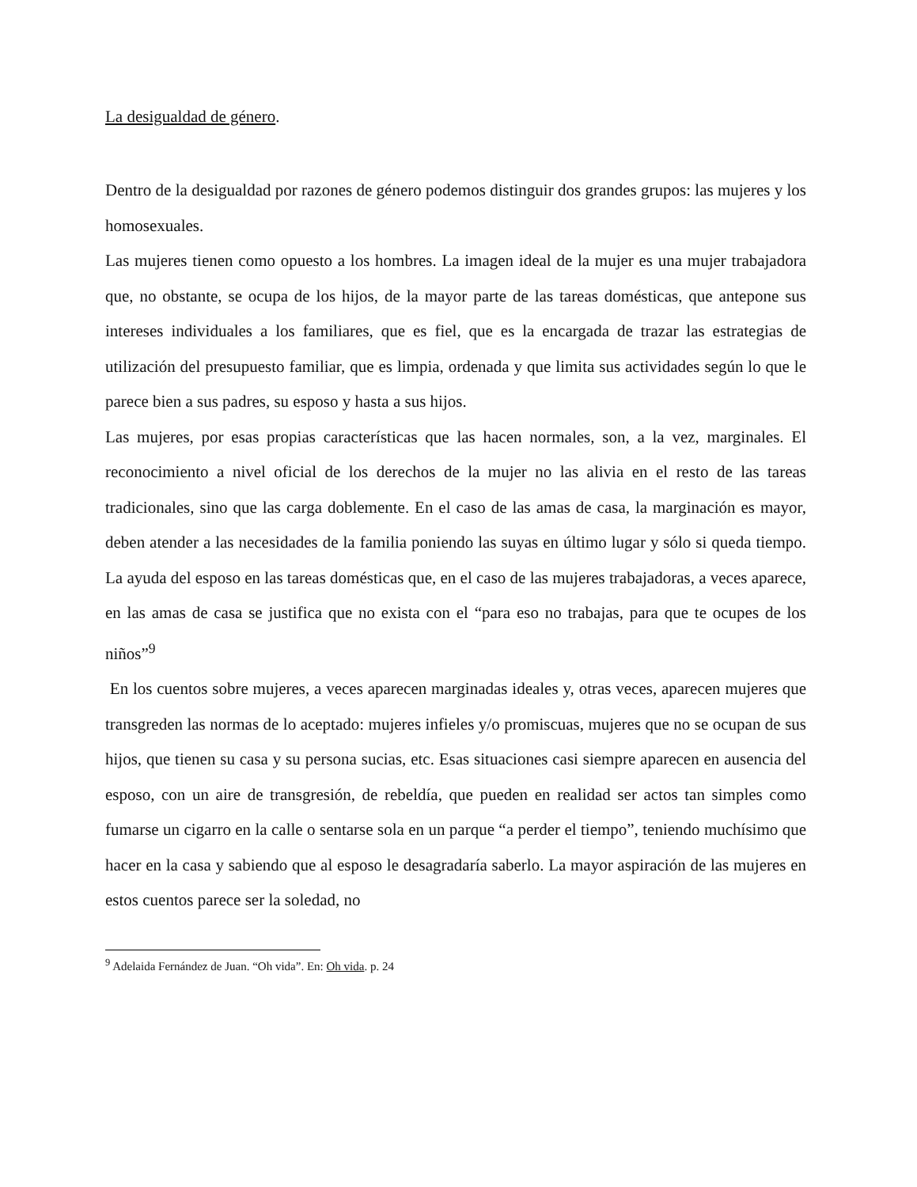La desigualdad de género.
Dentro de la desigualdad por razones de género podemos distinguir dos grandes grupos: las mujeres y los homosexuales.
Las mujeres tienen como opuesto a los hombres. La imagen ideal de la mujer es una mujer trabajadora que, no obstante, se ocupa de los hijos, de la mayor parte de las tareas domésticas, que antepone sus intereses individuales a los familiares, que es fiel, que es la encargada de trazar las estrategias de utilización del presupuesto familiar, que es limpia, ordenada y que limita sus actividades según lo que le parece bien a sus padres, su esposo y hasta a sus hijos.
Las mujeres, por esas propias características que las hacen normales, son, a la vez, marginales. El reconocimiento a nivel oficial de los derechos de la mujer no las alivia en el resto de las tareas tradicionales, sino que las carga doblemente. En el caso de las amas de casa, la marginación es mayor, deben atender a las necesidades de la familia poniendo las suyas en último lugar y sólo si queda tiempo. La ayuda del esposo en las tareas domésticas que, en el caso de las mujeres trabajadoras, a veces aparece, en las amas de casa se justifica que no exista con el “para eso no trabajas, para que te ocupes de los niños”<sup>9</sup>
En los cuentos sobre mujeres, a veces aparecen marginadas ideales y, otras veces, aparecen mujeres que transgreden las normas de lo aceptado: mujeres infieles y/o promiscuas, mujeres que no se ocupan de sus hijos, que tienen su casa y su persona sucias, etc. Esas situaciones casi siempre aparecen en ausencia del esposo, con un aire de transgresión, de rebeldía, que pueden en realidad ser actos tan simples como fumarse un cigarro en la calle o sentarse sola en un parque “a perder el tiempo”, teniendo muchísimo que hacer en la casa y sabiendo que al esposo le desagradaría saberlo. La mayor aspiración de las mujeres en estos cuentos parece ser la soledad, no
<sup>9</sup> Adelaida Fernández de Juan. “Oh vida”. En: Oh vida. p. 24